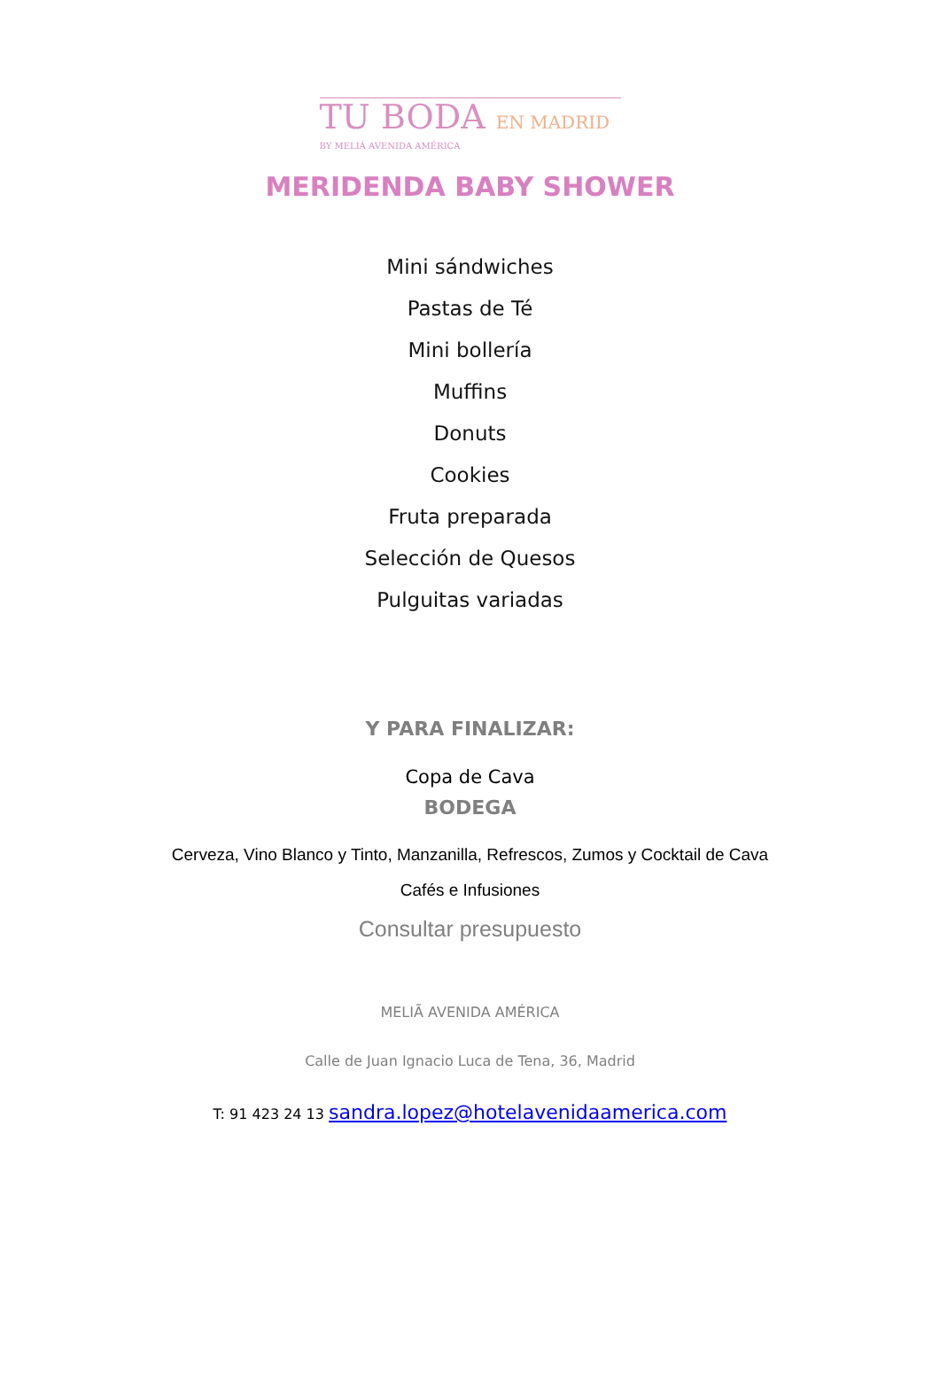TU BODA EN MADRID
BY MELIÁ AVENIDA AMÉRICA
MERIDENDA BABY SHOWER
Mini sándwiches
Pastas de Té
Mini bollería
Muffins
Donuts
Cookies
Fruta preparada
Selección de Quesos
Pulguitas variadas
Y PARA FINALIZAR:
Copa de Cava
BODEGA
Cerveza, Vino Blanco y Tinto, Manzanilla, Refrescos, Zumos y Cocktail de Cava
Cafés e Infusiones
Consultar presupuesto
MELIÃ AVENIDA AMÉRICA
Calle de Juan Ignacio Luca de Tena, 36, Madrid
T: 91 423 24 13 sandra.lopez@hotelavenidaamerica.com